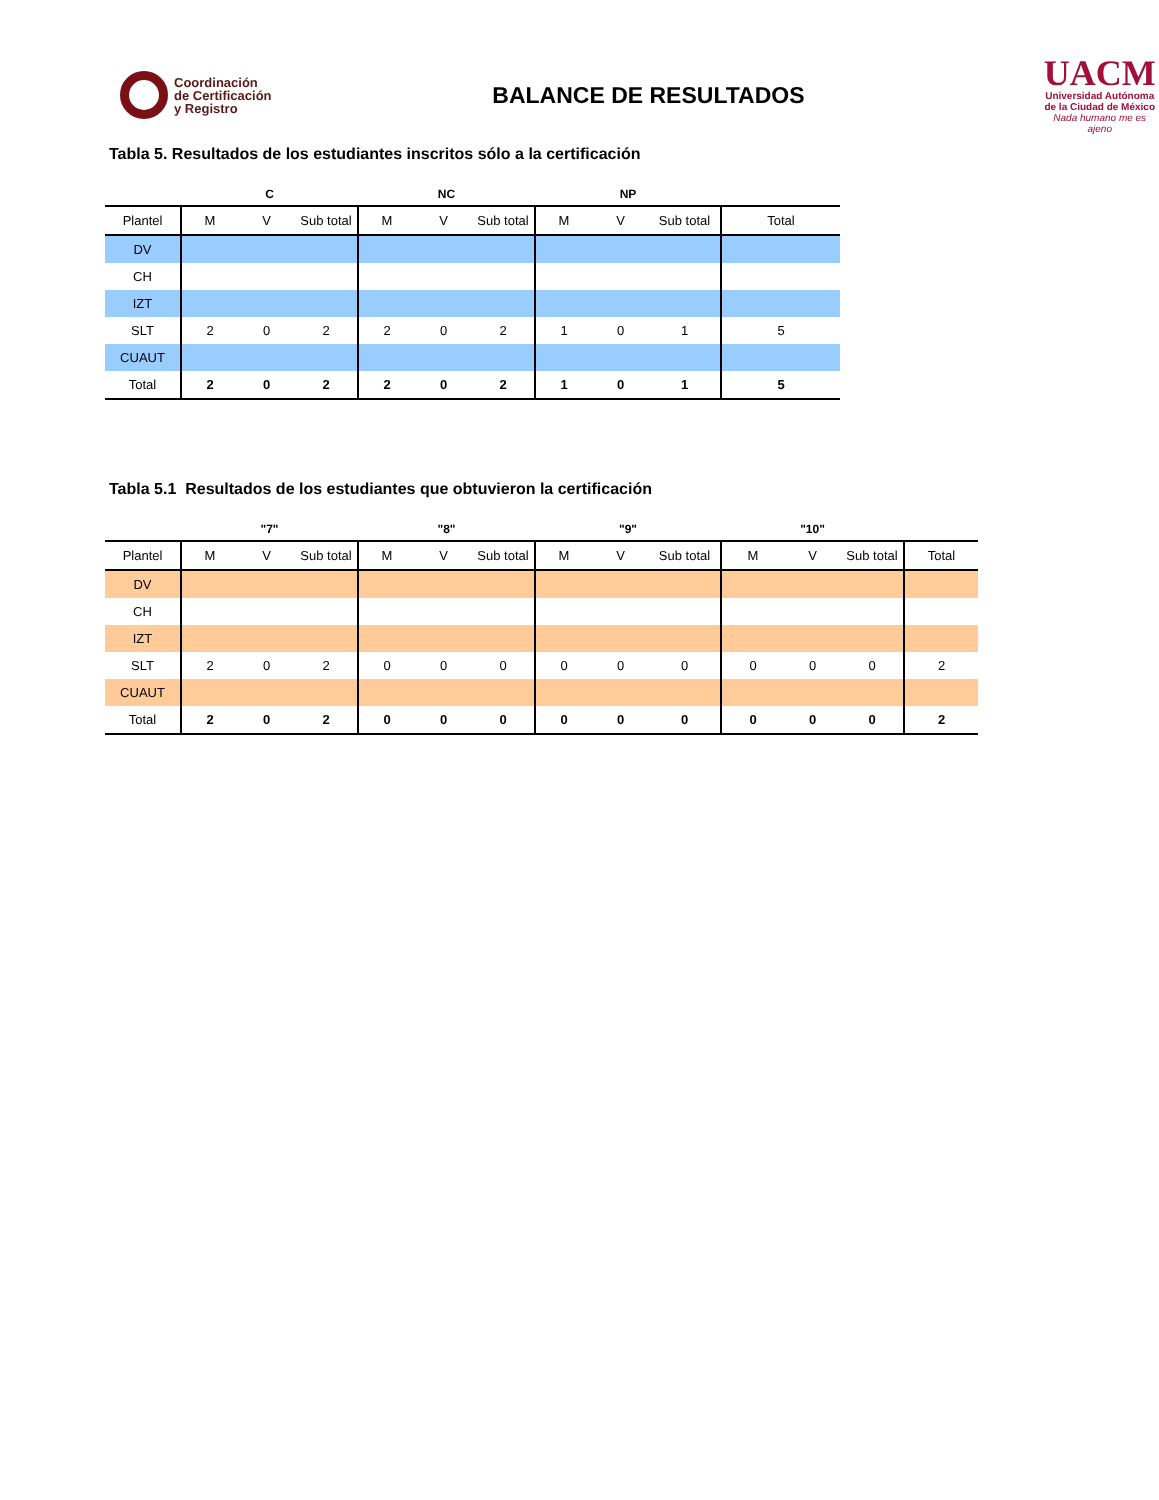Coordinación
de Certificación
y Registro
BALANCE DE RESULTADOS
UACM
Universidad Autónoma
de la Ciudad de México
Nada humano me es ajeno
Tabla 5. Resultados de los estudiantes inscritos sólo a la certificación
| | C | | | NC | | | NP | | | |
| --- | --- | --- | --- | --- | --- | --- | --- | --- | --- | --- |
| Plantel | M | V | Sub total | M | V | Sub total | M | V | Sub total | Total |
| DV | | | | | | | | | | |
| CH | | | | | | | | | | |
| IZT | | | | | | | | | | |
| SLT | 2 | 0 | 2 | 2 | 0 | 2 | 1 | 0 | 1 | 5 |
| CUAUT | | | | | | | | | | |
| Total | 2 | 0 | 2 | 2 | 0 | 2 | 1 | 0 | 1 | 5 |
Tabla 5.1 Resultados de los estudiantes que obtuvieron la certificación
| | "7" | | | "8" | | | "9" | | | "10" | | | |
| --- | --- | --- | --- | --- | --- | --- | --- | --- | --- | --- | --- | --- | --- |
| Plantel | M | V | Sub total | M | V | Sub total | M | V | Sub total | M | V | Sub total | Total |
| DV | | | | | | | | | | | | | |
| CH | | | | | | | | | | | | | |
| IZT | | | | | | | | | | | | | |
| SLT | 2 | 0 | 2 | 0 | 0 | 0 | 0 | 0 | 0 | 0 | 0 | 0 | 2 |
| CUAUT | | | | | | | | | | | | | |
| Total | 2 | 0 | 2 | 0 | 0 | 0 | 0 | 0 | 0 | 0 | 0 | 0 | 2 |